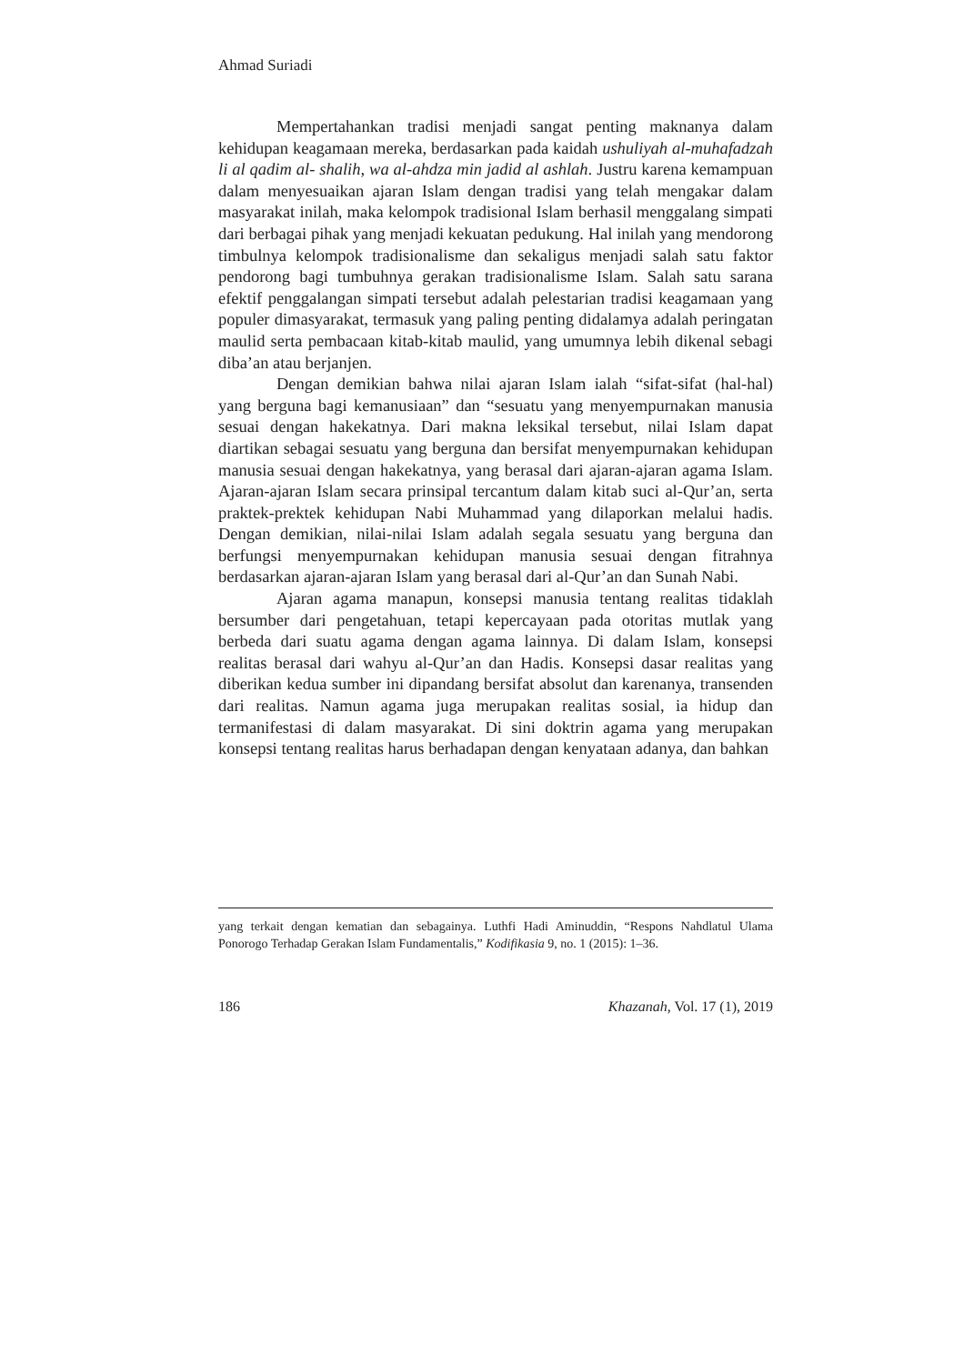Ahmad Suriadi
Mempertahankan tradisi menjadi sangat penting maknanya dalam kehidupan keagamaan mereka, berdasarkan pada kaidah ushuliyah al-muhafadzah li al qadim al- shalih, wa al-ahdza min jadid al ashlah. Justru karena kemampuan dalam menyesuaikan ajaran Islam dengan tradisi yang telah mengakar dalam masyarakat inilah, maka kelompok tradisional Islam berhasil menggalang simpati dari berbagai pihak yang menjadi kekuatan pedukung. Hal inilah yang mendorong timbulnya kelompok tradisionalisme dan sekaligus menjadi salah satu faktor pendorong bagi tumbuhnya gerakan tradisionalisme Islam. Salah satu sarana efektif penggalangan simpati tersebut adalah pelestarian tradisi keagamaan yang populer dimasyarakat, termasuk yang paling penting didalamya adalah peringatan maulid serta pembacaan kitab-kitab maulid, yang umumnya lebih dikenal sebagi diba’an atau berjanjen.
Dengan demikian bahwa nilai ajaran Islam ialah “sifat-sifat (hal-hal) yang berguna bagi kemanusiaan” dan “sesuatu yang menyempurnakan manusia sesuai dengan hakekatnya. Dari makna leksikal tersebut, nilai Islam dapat diartikan sebagai sesuatu yang berguna dan bersifat menyempurnakan kehidupan manusia sesuai dengan hakekatnya, yang berasal dari ajaran-ajaran agama Islam. Ajaran-ajaran Islam secara prinsipal tercantum dalam kitab suci al-Qur’an, serta praktek-prektek kehidupan Nabi Muhammad yang dilaporkan melalui hadis. Dengan demikian, nilai-nilai Islam adalah segala sesuatu yang berguna dan berfungsi menyempurnakan kehidupan manusia sesuai dengan fitrahnya berdasarkan ajaran-ajaran Islam yang berasal dari al-Qur’an dan Sunah Nabi.
Ajaran agama manapun, konsepsi manusia tentang realitas tidaklah bersumber dari pengetahuan, tetapi kepercayaan pada otoritas mutlak yang berbeda dari suatu agama dengan agama lainnya. Di dalam Islam, konsepsi realitas berasal dari wahyu al-Qur’an dan Hadis. Konsepsi dasar realitas yang diberikan kedua sumber ini dipandang bersifat absolut dan karenanya, transenden dari realitas. Namun agama juga merupakan realitas sosial, ia hidup dan termanifestasi di dalam masyarakat. Di sini doktrin agama yang merupakan konsepsi tentang realitas harus berhadapan dengan kenyataan adanya, dan bahkan
yang terkait dengan kematian dan sebagainya. Luthfi Hadi Aminuddin, “Respons Nahdlatul Ulama Ponorogo Terhadap Gerakan Islam Fundamentalis,” Kodifikasia 9, no. 1 (2015): 1–36.
186 Khazanah, Vol. 17 (1), 2019